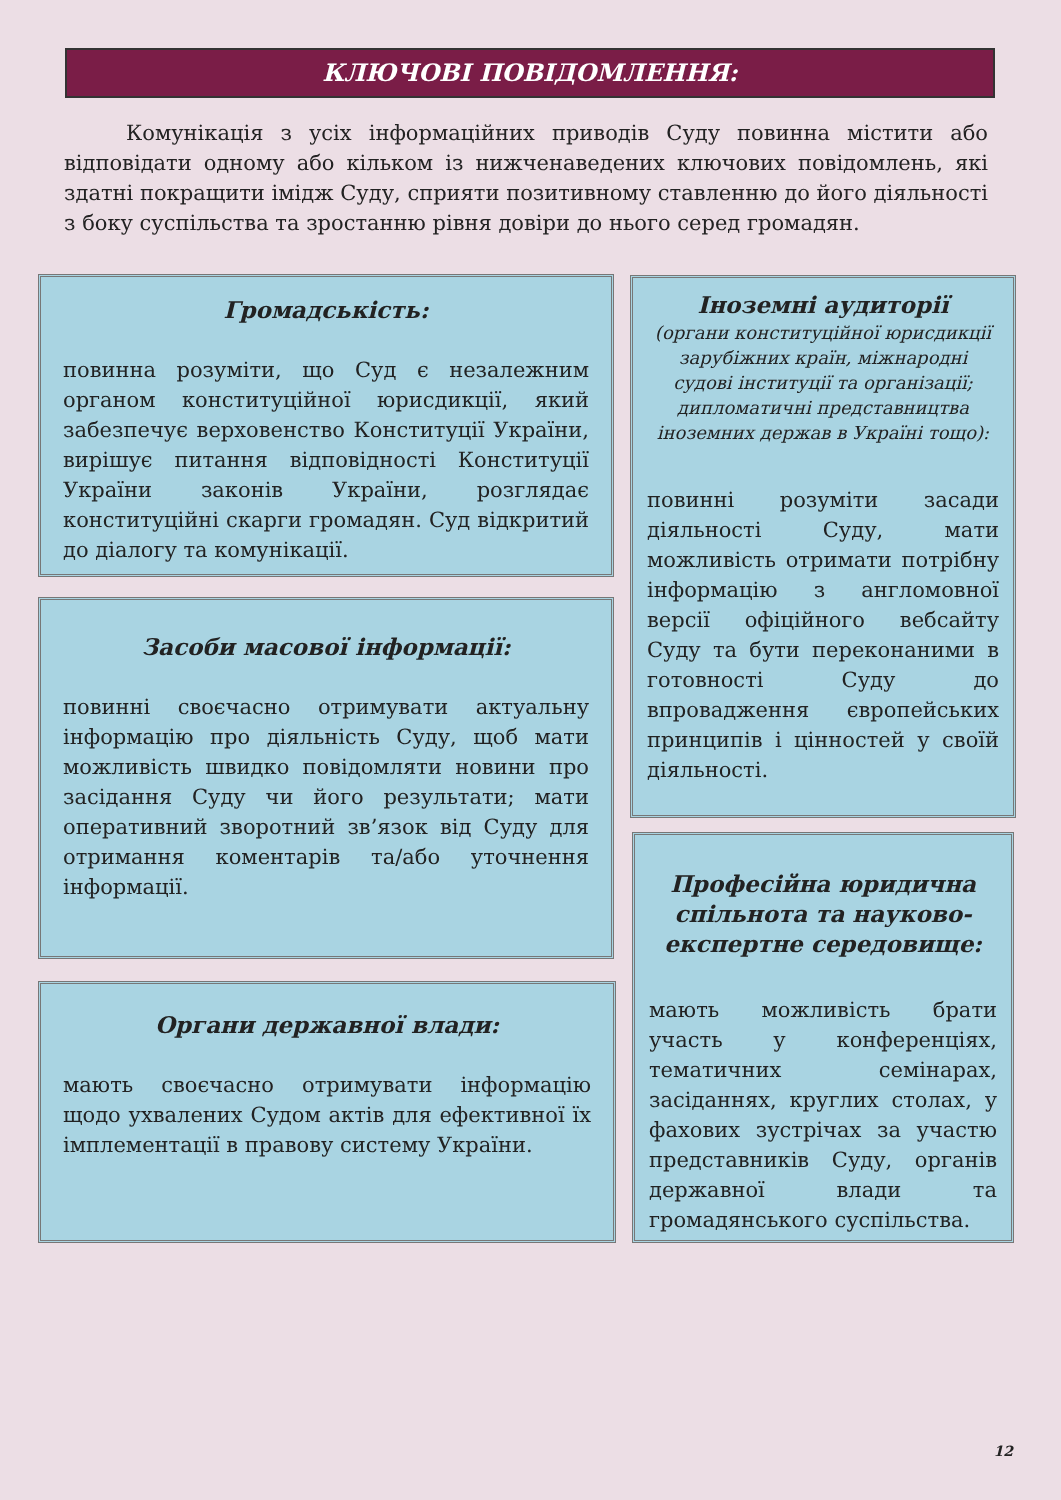КЛЮЧОВІ ПОВІДОМЛЕННЯ:
Комунікація з усіх інформаційних приводів Суду повинна містити або відповідати одному або кільком із нижченаведених ключових повідомлень, які здатні покращити імідж Суду, сприяти позитивному ставленню до його діяльності з боку суспільства та зростанню рівня довіри до нього серед громадян.
Громадськість:
повинна розуміти, що Суд є незалежним органом конституційної юрисдикції, який забезпечує верховенство Конституції України, вирішує питання відповідності Конституції України законів України, розглядає конституційні скарги громадян. Суд відкритий до діалогу та комунікації.
Засоби масової інформації:
повинні своєчасно отримувати актуальну інформацію про діяльність Суду, щоб мати можливість швидко повідомляти новини про засідання Суду чи його результати; мати оперативний зворотний зв’язок від Суду для отримання коментарів та/або уточнення інформації.
Органи державної влади:
мають своєчасно отримувати інформацію щодо ухвалених Судом актів для ефективної їх імплементації в правову систему України.
Іноземні аудиторії
(органи конституційної юрисдикції зарубіжних країн, міжнародні судові інституції та організації; дипломатичні представництва іноземних держав в Україні тощо):
повинні розуміти засади діяльності Суду, мати можливість отримати потрібну інформацію з англомовної версії офіційного вебсайту Суду та бути переконаними в готовності Суду до впровадження європейських принципів і цінностей у своїй діяльності.
Професійна юридична спільнота та науково-експертне середовище:
мають можливість брати участь у конференціях, тематичних семінарах, засіданнях, круглих столах, у фахових зустрічах за участю представників Суду, органів державної влади та громадянського суспільства.
12